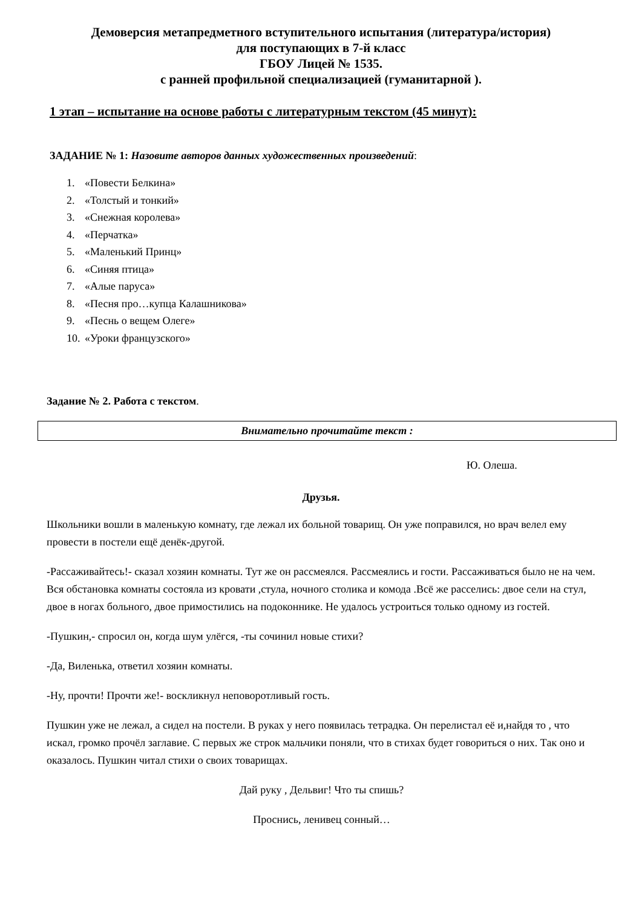Демоверсия метапредметного вступительного испытания (литература/история)
для поступающих в 7-й класс
ГБОУ Лицей № 1535.
с ранней профильной специализацией (гуманитарной ).
1 этап – испытание на основе работы с литературным текстом (45 минут):
ЗАДАНИЕ № 1: Назовите авторов данных художественных произведений:
1. «Повести Белкина»
2. «Толстый и тонкий»
3. «Снежная королева»
4. «Перчатка»
5. «Маленький Принц»
6. «Синяя птица»
7. «Алые паруса»
8. «Песня про…купца Калашникова»
9. «Песнь о вещем Олеге»
10. «Уроки французского»
Задание № 2. Работа с текстом.
Внимательно прочитайте текст :
Ю. Олеша.
Друзья.
Школьники вошли в маленькую комнату, где лежал их больной товарищ. Он уже поправился, но врач велел ему провести в постели ещё денёк-другой.
-Рассаживайтесь!- сказал хозяин комнаты. Тут же он рассмеялся. Рассмеялись и гости. Рассаживаться было не на чем. Вся обстановка комнаты состояла из кровати ,стула, ночного столика и комода .Всё же расселись: двое сели на стул, двое в ногах больного, двое примостились на подоконнике. Не удалось устроиться только одному из гостей.
-Пушкин,- спросил он, когда шум улёгся, -ты сочинил новые стихи?
-Да, Виленька, ответил хозяин комнаты.
-Ну, прочти! Прочти же!- воскликнул неповоротливый гость.
Пушкин уже не лежал, а сидел на постели. В руках у него появилась тетрадка. Он перелистал её и,найдя то , что искал, громко прочёл заглавие. С первых же строк мальчики поняли, что в стихах будет говориться о них. Так оно и оказалось. Пушкин читал стихи о своих товарищах.
Дай руку , Дельвиг! Что ты спишь?
Проснись, ленивец сонный…